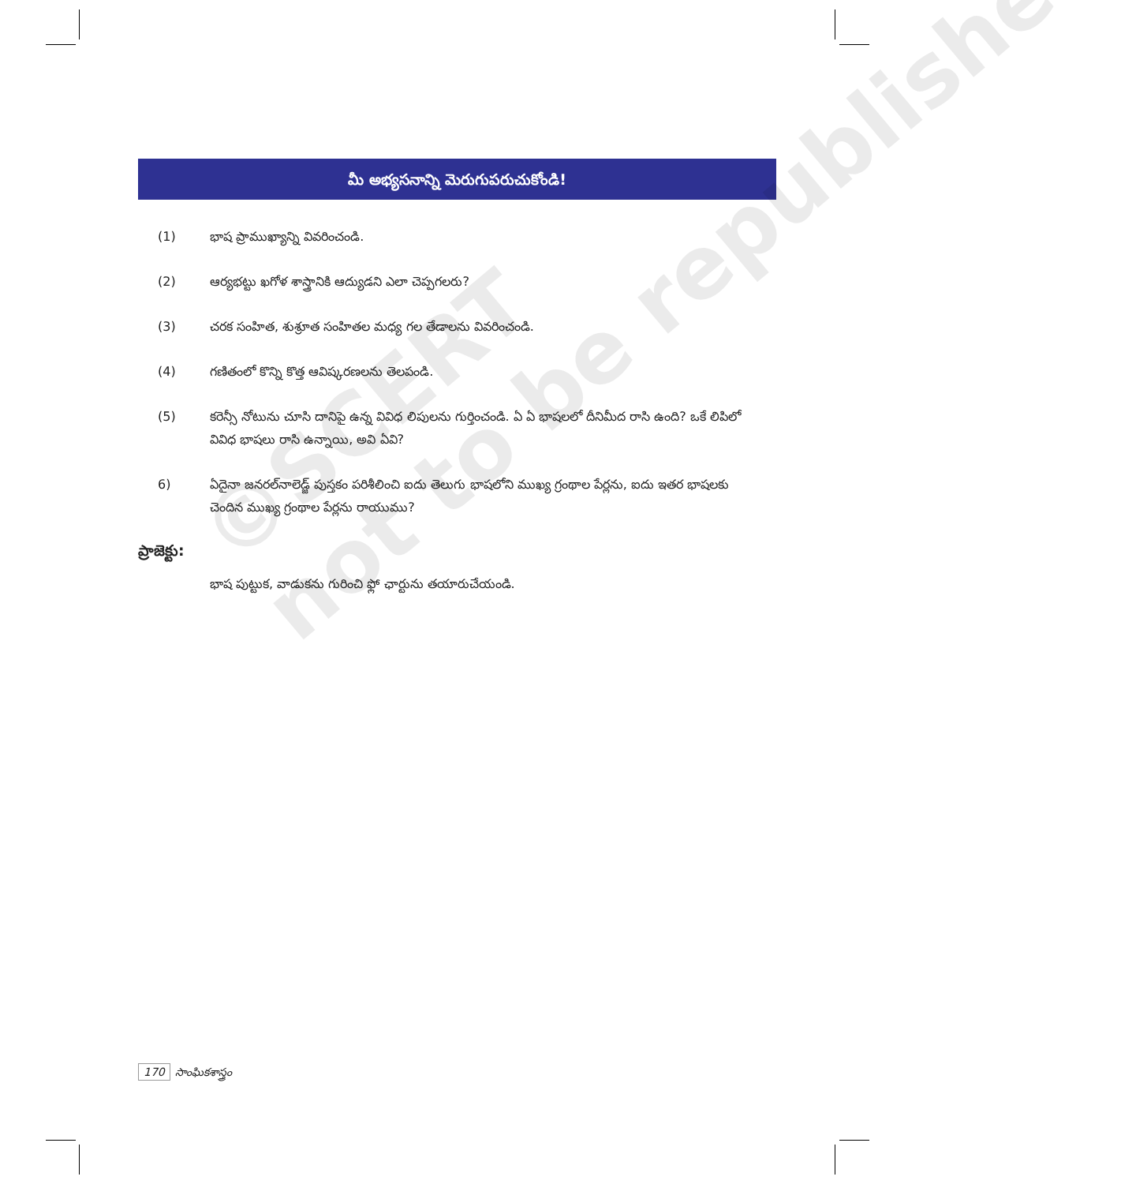మీ అభ్యసనాన్ని మెరుగుపరుచుకోండి!
(1) భాష ప్రాముఖ్యాన్ని వివరించండి.
(2) ఆర్యభట్టు ఖగోళ శాస్త్రానికి ఆద్యుడని ఎలా చెప్పగలరు?
(3) చరక సంహిత, శుశ్రూత సంహితల మధ్య గల తేడాలను వివరించండి.
(4) గణితంలో కొన్ని కొత్త ఆవిష్కరణలను తెలపండి.
(5) కరెన్సీ నోటును చూసి దానిపై ఉన్న వివిధ లిపులను గుర్తించండి. ఏ ఏ భాషలలో దీనిమీద రాసి ఉంది? ఒకే లిపిలో వివిధ భాషలు రాసి ఉన్నాయి, అవి ఏవి?
6) ఏదైనా జనరల్‌నాలెడ్జ్ పుస్తకం పరిశీలించి ఐదు తెలుగు భాషలోని ముఖ్య గ్రంథాల పేర్లను, ఐదు ఇతర భాషలకు చెందిన ముఖ్య గ్రంథాల పేర్లను రాయుము?
ప్రాజెక్టు:
భాష పుట్టుక, వాడుకను గురించి ఫ్లో ఛార్టును తయారుచేయండి.
©SCERT
not to be republished
170 సాంఘికశాస్త్రం